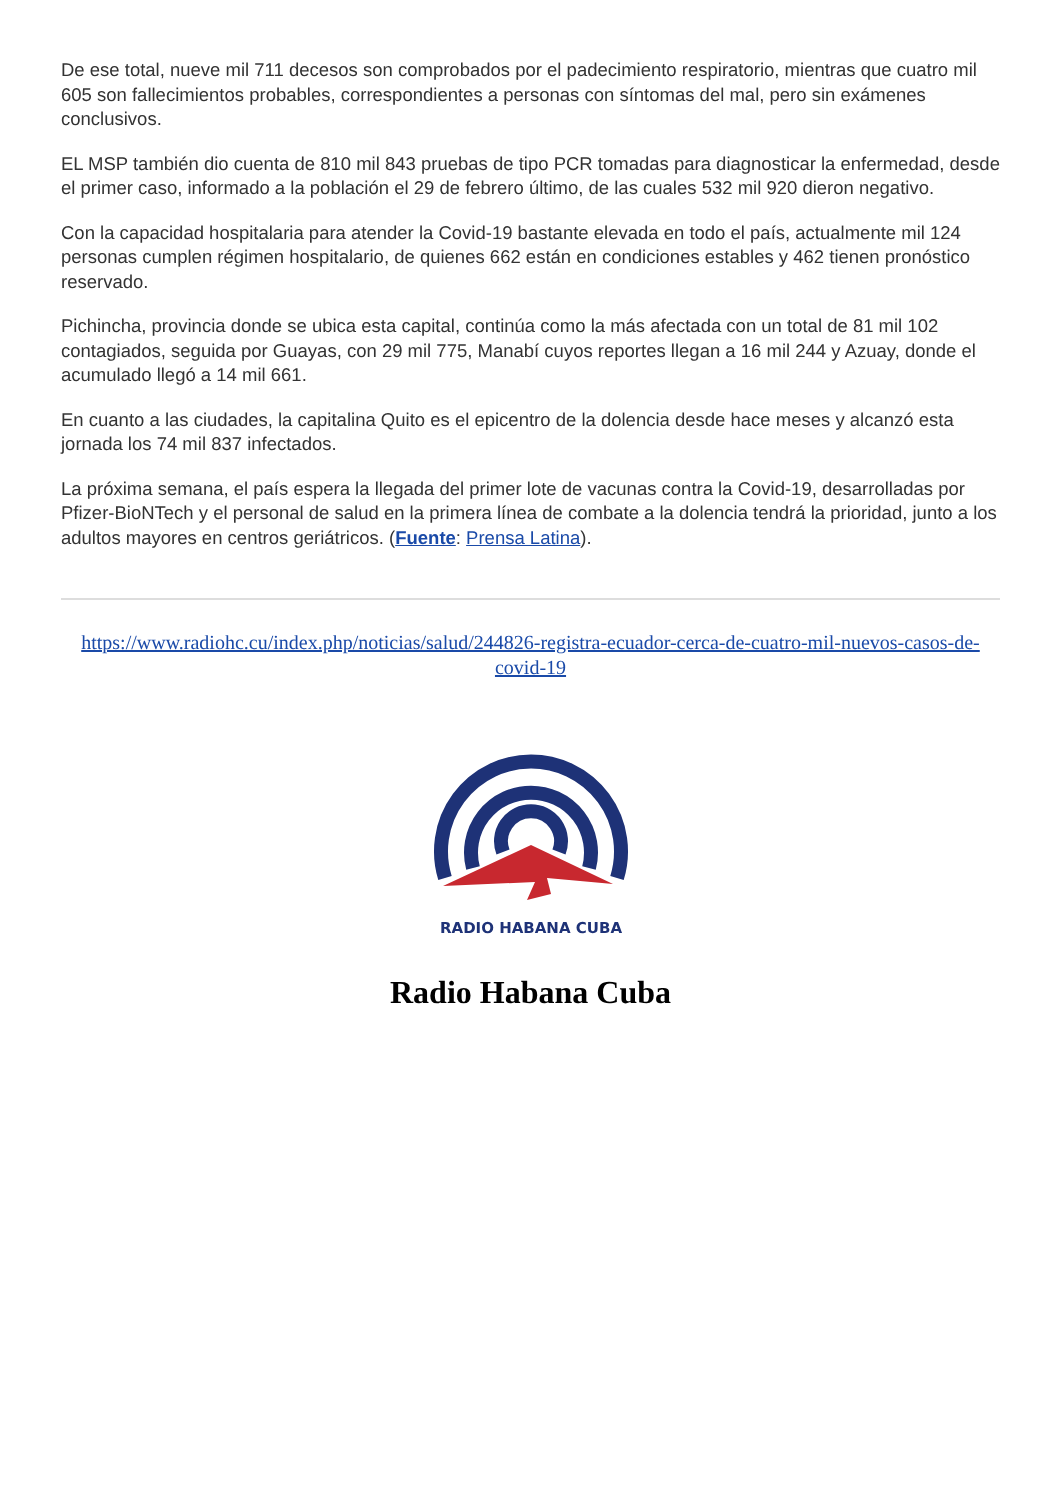De ese total, nueve mil 711 decesos son comprobados por el padecimiento respiratorio, mientras que cuatro mil 605 son fallecimientos probables, correspondientes a personas con síntomas del mal, pero sin exámenes conclusivos.
EL MSP también dio cuenta de 810 mil 843 pruebas de tipo PCR tomadas para diagnosticar la enfermedad, desde el primer caso, informado a la población el 29 de febrero último, de las cuales 532 mil 920 dieron negativo.
Con la capacidad hospitalaria para atender la Covid-19 bastante elevada en todo el país, actualmente mil 124 personas cumplen régimen hospitalario, de quienes 662 están en condiciones estables y 462 tienen pronóstico reservado.
Pichincha, provincia donde se ubica esta capital, continúa como la más afectada con un total de 81 mil 102 contagiados, seguida por Guayas, con 29 mil 775, Manabí cuyos reportes llegan a 16 mil 244 y Azuay, donde el acumulado llegó a 14 mil 661.
En cuanto a las ciudades, la capitalina Quito es el epicentro de la dolencia desde hace meses y alcanzó esta jornada los 74 mil 837 infectados.
La próxima semana, el país espera la llegada del primer lote de vacunas contra la Covid-19, desarrolladas por Pfizer-BioNTech y el personal de salud en la primera línea de combate a la dolencia tendrá la prioridad, junto a los adultos mayores en centros geriátricos. (Fuente: Prensa Latina).
https://www.radiohc.cu/index.php/noticias/salud/244826-registra-ecuador-cerca-de-cuatro-mil-nuevos-casos-de-covid-19
RADIO HABANA CUBA
Radio Habana Cuba